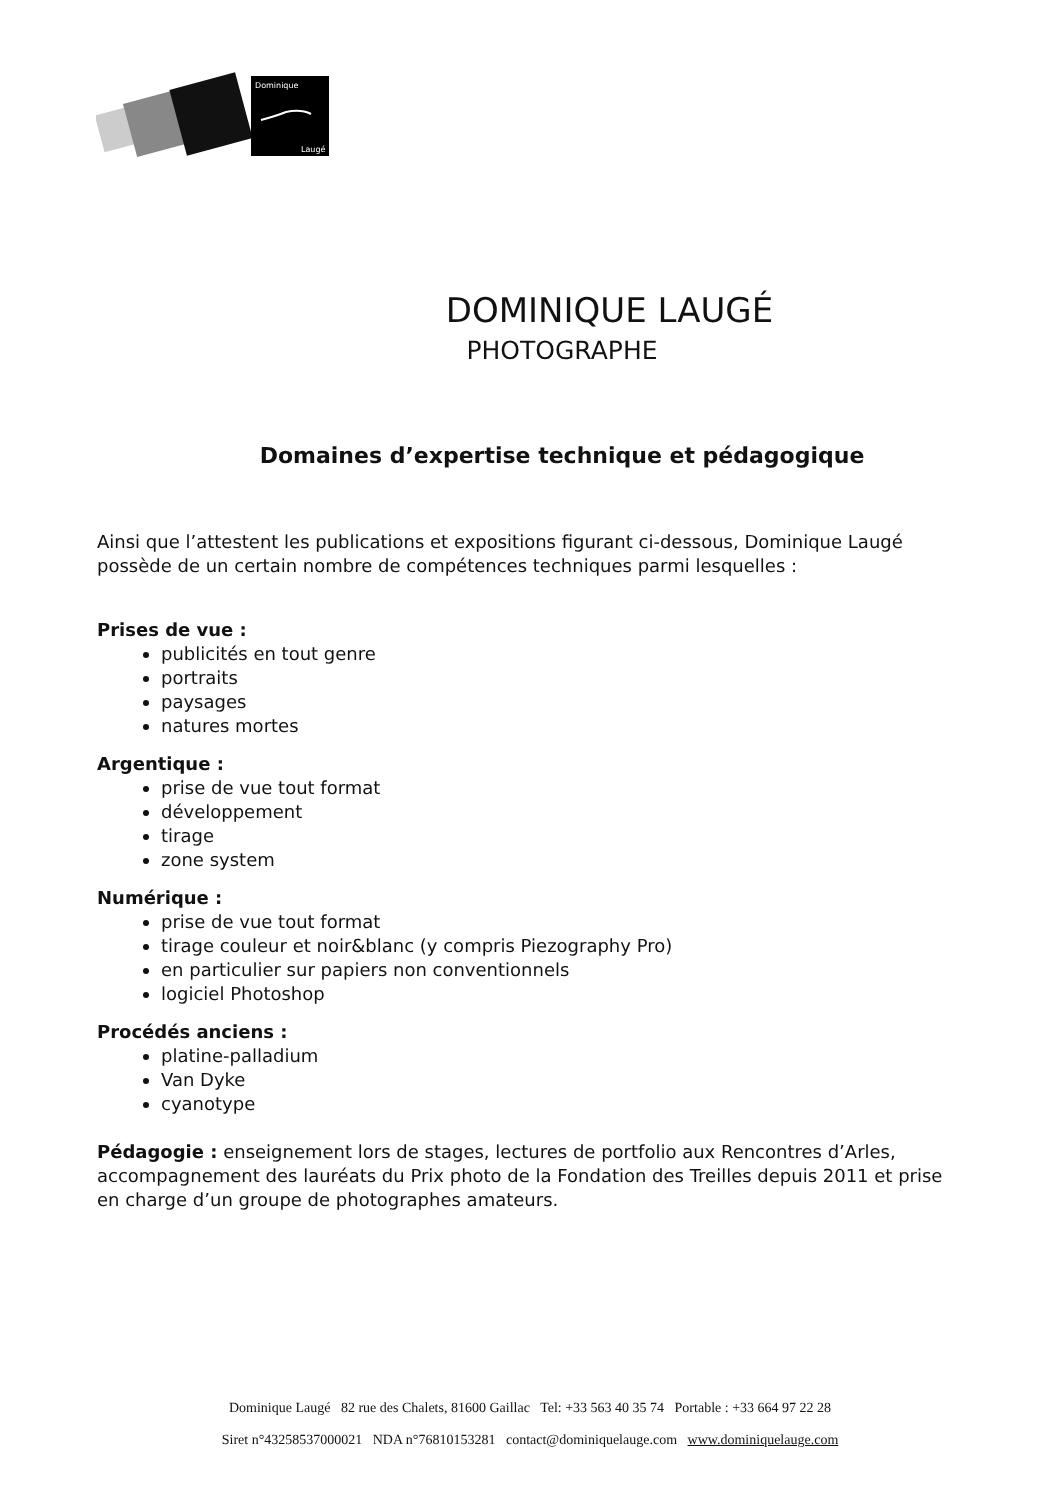Dominique
Laugé
DOMINIQUE LAUGÉ
PHOTOGRAPHE
Domaines d’expertise technique et pédagogique
Ainsi que l’attestent les publications et expositions figurant ci-dessous, Dominique Laugé possède de un certain nombre de compétences techniques parmi lesquelles :
Prises de vue :
publicités en tout genre
portraits
paysages
natures mortes
Argentique :
prise de vue tout format
développement
tirage
zone system
Numérique :
prise de vue tout format
tirage couleur et noir&blanc (y compris Piezography Pro)
en particulier sur papiers non conventionnels
logiciel Photoshop
Procédés anciens :
platine-palladium
Van Dyke
cyanotype
Pédagogie : enseignement lors de stages, lectures de portfolio aux Rencontres d’Arles, accompagnement des lauréats du Prix photo de la Fondation des Treilles depuis 2011 et prise en charge d’un groupe de photographes amateurs.
Dominique Laugé 82 rue des Chalets, 81600 Gaillac Tel: +33 563 40 35 74 Portable : +33 664 97 22 28
Siret n°43258537000021 NDA n°76810153281 contact@dominiquelauge.com www.dominiquelauge.com